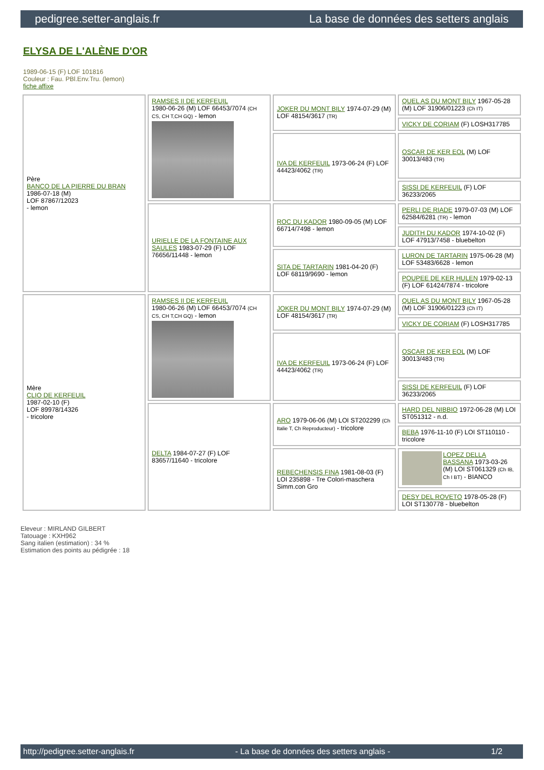pedigree.setter-anglais.fr La base de données des setters anglais
ELYSA DE L'ALÈNE D'OR
1989-06-15 (F) LOF 101816
Couleur : Fau. PBl.Env.Tru. (lemon)
fiche affixe
| Père BANCO DE LA PIERRE DU BRAN 1986-07-18 (M) LOF 87867/12023 - lemon | RAMSES II DE KERFEUIL 1980-06-26 (M) LOF 66453/7074 (CH CS, CH T,CH GQ) - lemon | JOKER DU MONT BILY 1974-07-29 (M) LOF 48154/3617 (TR) | QUEL AS DU MONT BILY 1967-05-28 (M) LOF 31906/01223 (Ch IT) |
| | | | VICKY DE CORIAM (F) LOSH317785 |
| | | IVA DE KERFEUIL 1973-06-24 (F) LOF 44423/4062 (TR) | OSCAR DE KER EOL (M) LOF 30013/483 (TR) |
| | | | SISSI DE KERFEUIL (F) LOF 36233/2065 |
| | URIELLE DE LA FONTAINE AUX SAULES 1983-07-29 (F) LOF 76656/11448 - lemon | ROC DU KADOR 1980-09-05 (M) LOF 66714/7498 - lemon | PERLI DE RIADE 1979-07-03 (M) LOF 62584/6281 (TR) - lemon |
| | | | JUDITH DU KADOR 1974-10-02 (F) LOF 47913/7458 - bluebelton |
| | | SITA DE TARTARIN 1981-04-20 (F) LOF 68119/9690 - lemon | LURON DE TARTARIN 1975-06-28 (M) LOF 53483/6628 - lemon |
| | | | POUPEE DE KER HULEN 1979-02-13 (F) LOF 61424/7874 - tricolore |
| Mère CLIO DE KERFEUIL 1987-02-10 (F) LOF 89978/14326 - tricolore | RAMSES II DE KERFEUIL 1980-06-26 (M) LOF 66453/7074 (CH CS, CH T,CH GQ) - lemon | JOKER DU MONT BILY 1974-07-29 (M) LOF 48154/3617 (TR) | QUEL AS DU MONT BILY 1967-05-28 (M) LOF 31906/01223 (Ch IT) |
| | | | VICKY DE CORIAM (F) LOSH317785 |
| | | IVA DE KERFEUIL 1973-06-24 (F) LOF 44423/4062 (TR) | OSCAR DE KER EOL (M) LOF 30013/483 (TR) |
| | | | SISSI DE KERFEUIL (F) LOF 36233/2065 |
| | DELTA 1984-07-27 (F) LOF 83657/11640 - tricolore | ARO 1979-06-06 (M) LOI ST202299 (Ch Italie T, Ch Reproducteur) - tricolore | HARD DEL NIBBIO 1972-06-28 (M) LOI ST051312 - n.d. |
| | | | BEBA 1976-11-10 (F) LOI ST110110 - tricolore |
| | | REBECHENSIS FINA 1981-08-03 (F) LOI 235898 - Tre Colori-maschera Simm.con Gro | LOPEZ DELLA BASSANA 1973-03-26 (M) LOI ST061329 (Ch IB, Ch I BT) - BIANCO |
| | | | DESY DEL ROVETO 1978-05-28 (F) LOI ST130778 - bluebelton |
Eleveur : MIRLAND GILBERT
Tatouage : KXH962
Sang italien (estimation) : 34 %
Estimation des points au pédigrée : 18
http://pedigree.setter-anglais.fr - La base de données des setters anglais - 1/2